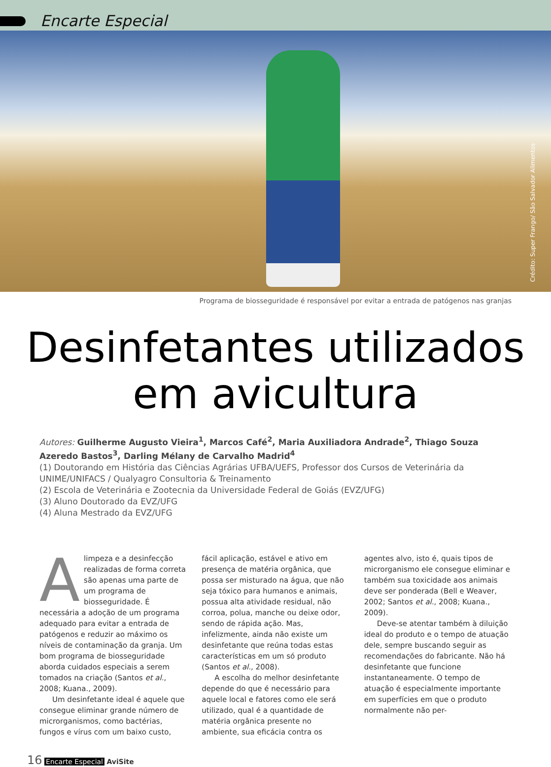Encarte Especial
Crédito: Super Frango/ São Salvador Alimentos
Programa de biosseguridade é responsável por evitar a entrada de patógenos nas granjas
Desinfetantes utilizados
em avicultura
Autores: Guilherme Augusto Vieira<sup>1</sup>, Marcos Café<sup>2</sup>, Maria Auxiliadora Andrade<sup>2</sup>, Thiago Souza Azeredo Bastos<sup>3</sup>, Darling Mélany de Carvalho Madrid<sup>4</sup>
(1) Doutorando em História das Ciências Agrárias UFBA/UEFS, Professor dos Cursos de Veterinária da UNIME/UNIFACS / Qualyagro Consultoria & Treinamento
(2) Escola de Veterinária e Zootecnia da Universidade Federal de Goiás (EVZ/UFG)
(3) Aluno Doutorado da EVZ/UFG
(4) Aluna Mestrado da EVZ/UFG
Alimpeza e a desinfecção realizadas de forma correta são apenas uma parte de um programa de biosseguridade. É necessária a adoção de um programa adequado para evitar a entrada de patógenos e reduzir ao máximo os níveis de contaminação da granja. Um bom programa de biosseguridade aborda cuidados especiais a serem tomados na criação (Santos et al., 2008; Kuana., 2009).
Um desinfetante ideal é aquele que consegue eliminar grande número de microrganismos, como bactérias, fungos e vírus com um baixo custo, fácil aplicação, estável e ativo em presença de matéria orgânica, que possa ser misturado na água, que não seja tóxico para humanos e animais, possua alta atividade residual, não corroa, polua, manche ou deixe odor, sendo de rápida ação. Mas, infelizmente, ainda não existe um desinfetante que reúna todas estas características em um só produto (Santos et al., 2008).
A escolha do melhor desinfetante depende do que é necessário para aquele local e fatores como ele será utilizado, qual é a quantidade de matéria orgânica presente no ambiente, sua eficácia contra os agentes alvo, isto é, quais tipos de microrganismo ele consegue eliminar e também sua toxicidade aos animais deve ser ponderada (Bell e Weaver, 2002; Santos et al., 2008; Kuana., 2009).
Deve-se atentar também à diluição ideal do produto e o tempo de atuação dele, sempre buscando seguir as recomendações do fabricante. Não há desinfetante que funcione instantaneamente. O tempo de atuação é especialmente importante em superfícies em que o produto normalmente não per-
16 Encarte Especial AviSite